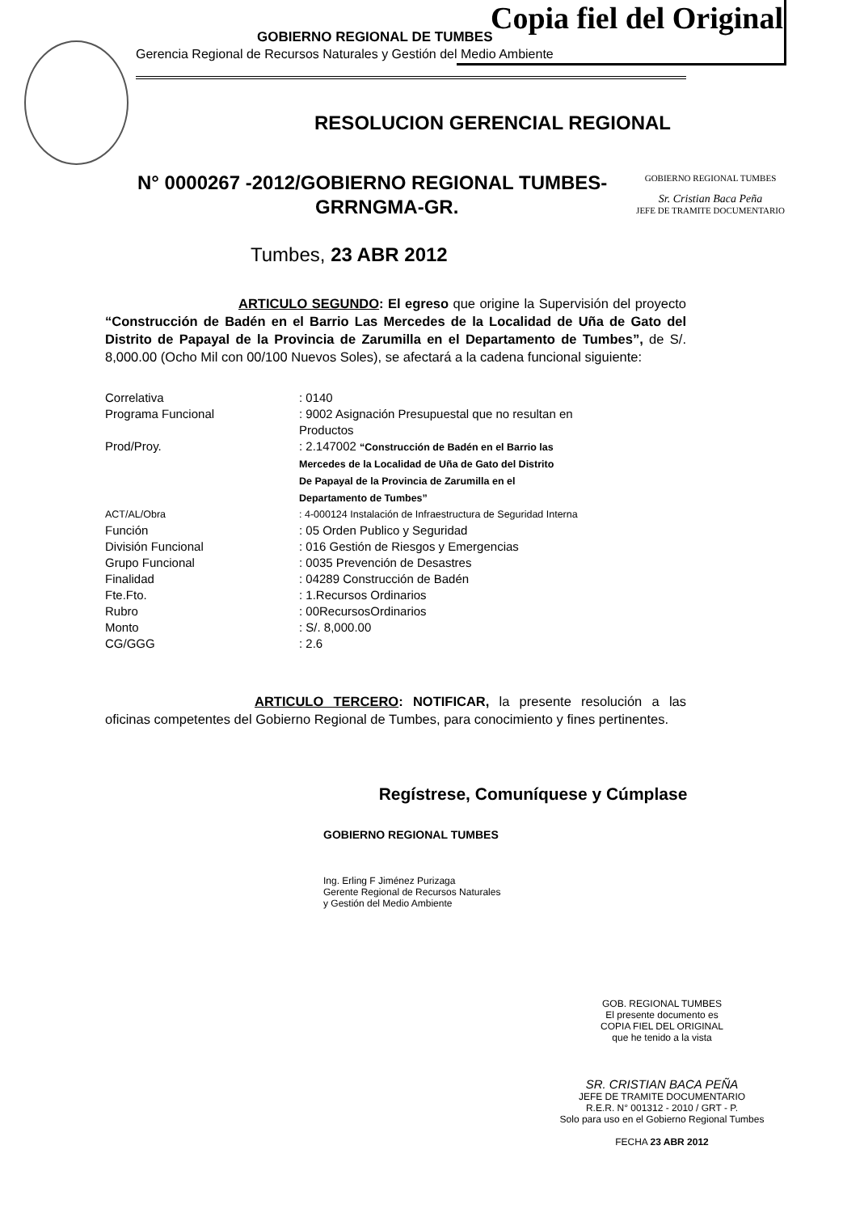Copia fiel del Original
GOBIERNO REGIONAL DE TUMBES
Gerencia Regional de Recursos Naturales y Gestión del Medio Ambiente
RESOLUCION GERENCIAL REGIONAL
GOBIERNO REGIONAL TUMBES
Sr. Cristian Baca Peña
JEFE DE TRAMITE DOCUMENTARIO
N° 0000267 -2012/GOBIERNO REGIONAL TUMBES-
GRRNGMA-GR.
Tumbes, 23 ABR 2012
ARTICULO SEGUNDO: El egreso que origine la Supervisión del proyecto “Construcción de Badén en el Barrio Las Mercedes de la Localidad de Uña de Gato del Distrito de Papayal de la Provincia de Zarumilla en el Departamento de Tumbes”, de S/. 8,000.00 (Ocho Mil con 00/100 Nuevos Soles), se afectará a la cadena funcional siguiente:
| Correlativa | : 0140 |
| Programa Funcional | : 9002 Asignación Presupuestal que no resultan en Productos |
| Prod/Proy. | : 2.147002 “Construcción de Badén en el Barrio las Mercedes de la Localidad de Uña de Gato del Distrito De Papayal de la Provincia de Zarumilla en el Departamento de Tumbes” |
| ACT/AL/Obra | : 4-000124 Instalación de Infraestructura de Seguridad Interna |
| Función | : 05 Orden Publico y Seguridad |
| División Funcional | : 016 Gestión de Riesgos y Emergencias |
| Grupo Funcional | : 0035 Prevención de Desastres |
| Finalidad | : 04289 Construcción de Badén |
| Fte.Fto. | : 1.Recursos Ordinarios |
| Rubro | : 00RecursosOrdinarios |
| Monto | : S/. 8,000.00 |
| CG/GGG | : 2.6 |
ARTICULO TERCERO: NOTIFICAR, la presente resolución a las oficinas competentes del Gobierno Regional de Tumbes, para conocimiento y fines pertinentes.
Regístrese, Comuníquese y Cúmplase
GOBIERNO REGIONAL TUMBES
Ing. Erling F Jiménez Purizaga
Gerente Regional de Recursos Naturales
y Gestión del Medio Ambiente
GOB. REGIONAL TUMBES
El presente documento es
COPIA FIEL DEL ORIGINAL
que he tenido a la vista
SR. CRISTIAN BACA PEÑA
JEFE DE TRAMITE DOCUMENTARIO
R.E.R. N° 001312 - 2010 / GRT - P.
Solo para uso en el Gobierno Regional Tumbes
FECHA 23 ABR 2012